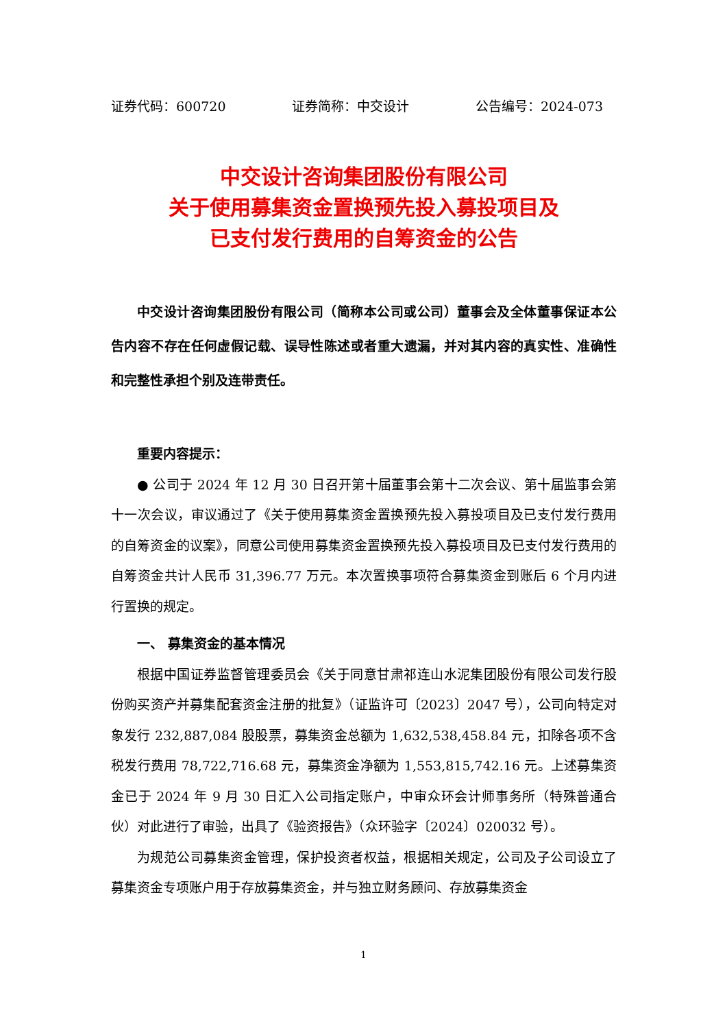证券代码：600720 证券简称：中交设计 公告编号：2024-073
中交设计咨询集团股份有限公司
关于使用募集资金置换预先投入募投项目及
已支付发行费用的自筹资金的公告
中交设计咨询集团股份有限公司（简称本公司或公司）董事会及全体董事保证本公告内容不存在任何虚假记载、误导性陈述或者重大遗漏，并对其内容的真实性、准确性和完整性承担个别及连带责任。
重要内容提示：
● 公司于 2024 年 12 月 30 日召开第十届董事会第十二次会议、第十届监事会第十一次会议，审议通过了《关于使用募集资金置换预先投入募投项目及已支付发行费用的自筹资金的议案》，同意公司使用募集资金置换预先投入募投项目及已支付发行费用的自筹资金共计人民币 31,396.77 万元。本次置换事项符合募集资金到账后 6 个月内进行置换的规定。
一、 募集资金的基本情况
根据中国证券监督管理委员会《关于同意甘肃祁连山水泥集团股份有限公司发行股份购买资产并募集配套资金注册的批复》（证监许可〔2023〕2047 号），公司向特定对象发行 232,887,084 股股票，募集资金总额为 1,632,538,458.84 元，扣除各项不含税发行费用 78,722,716.68 元，募集资金净额为 1,553,815,742.16 元。上述募集资金已于 2024 年 9 月 30 日汇入公司指定账户，中审众环会计师事务所（特殊普通合伙）对此进行了审验，出具了《验资报告》（众环验字〔2024〕020032 号）。
为规范公司募集资金管理，保护投资者权益，根据相关规定，公司及子公司设立了募集资金专项账户用于存放募集资金，并与独立财务顾问、存放募集资金
1